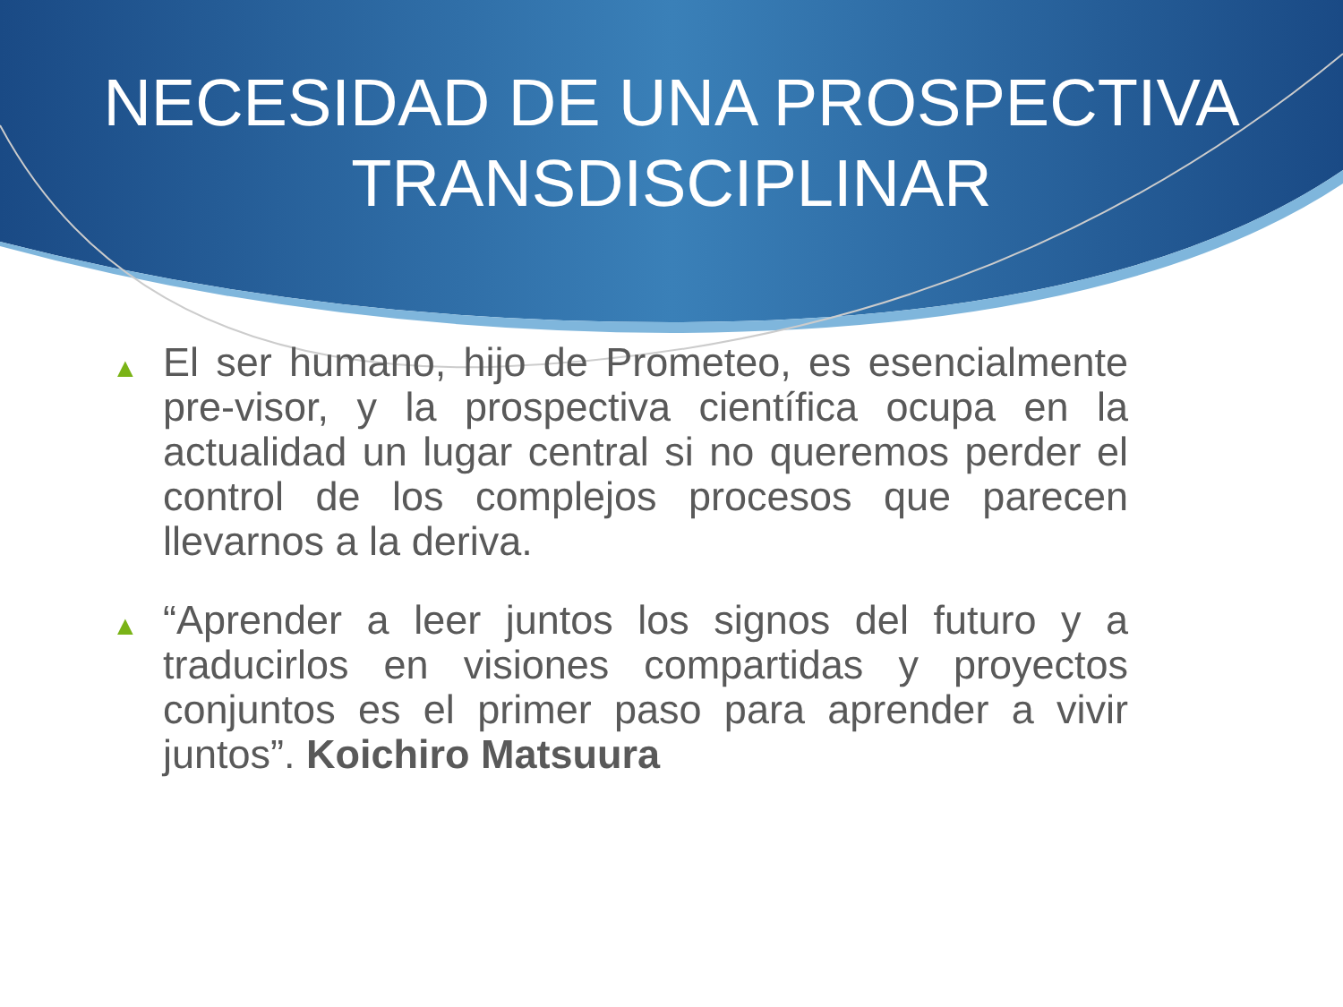NECESIDAD DE UNA PROSPECTIVA
TRANSDISCIPLINAR
▲ El ser humano, hijo de Prometeo, es esencialmente pre-visor, y la prospectiva científica ocupa en la actualidad un lugar central si no queremos perder el control de los complejos procesos que parecen llevarnos a la deriva.
▲ “Aprender a leer juntos los signos del futuro y a traducirlos en visiones compartidas y proyectos conjuntos es el primer paso para aprender a vivir juntos”. Koichiro Matsuura